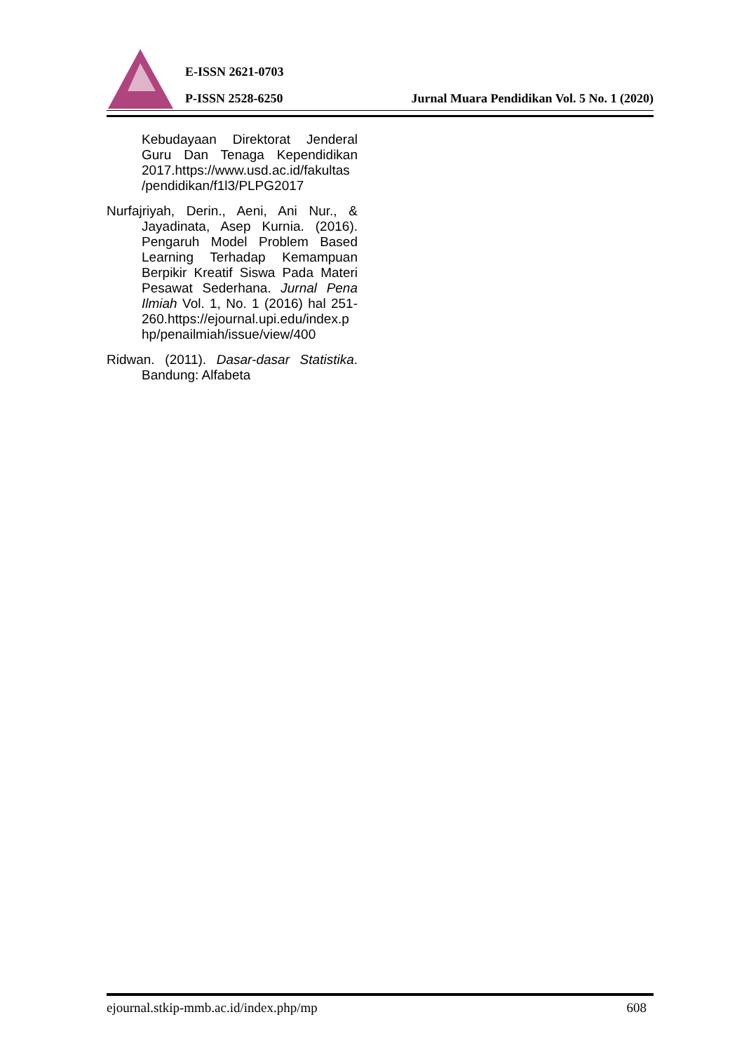E-ISSN 2621-0703
P-ISSN 2528-6250
Jurnal Muara Pendidikan Vol. 5 No. 1 (2020)
Kebudayaan Direktorat Jenderal Guru Dan Tenaga Kependidikan 2017.https://www.usd.ac.id/fakultas /pendidikan/f1l3/PLPG2017
Nurfajriyah, Derin., Aeni, Ani Nur., & Jayadinata, Asep Kurnia. (2016). Pengaruh Model Problem Based Learning Terhadap Kemampuan Berpikir Kreatif Siswa Pada Materi Pesawat Sederhana. Jurnal Pena Ilmiah Vol. 1, No. 1 (2016) hal 251-260.https://ejournal.upi.edu/index.p hp/penailmiah/issue/view/400
Ridwan. (2011). Dasar-dasar Statistika. Bandung: Alfabeta
ejournal.stkip-mmb.ac.id/index.php/mp 608